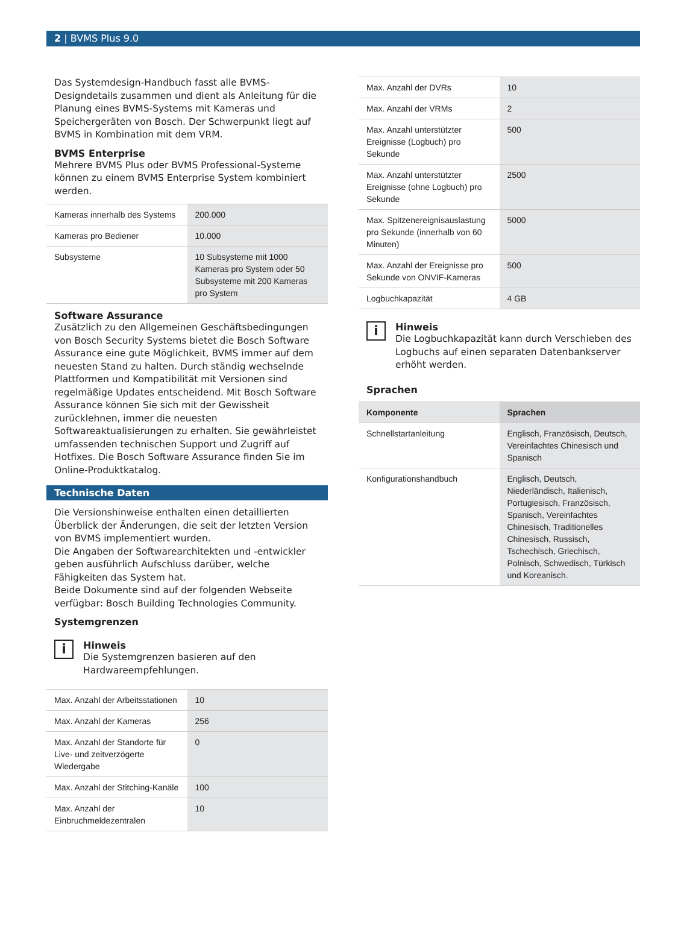2 | BVMS Plus 9.0
Das Systemdesign-Handbuch fasst alle BVMS-Designdetails zusammen und dient als Anleitung für die Planung eines BVMS-Systems mit Kameras und Speichergeräten von Bosch. Der Schwerpunkt liegt auf BVMS in Kombination mit dem VRM.
BVMS Enterprise
Mehrere BVMS Plus oder BVMS Professional-Systeme können zu einem BVMS Enterprise System kombiniert werden.
| Kameras innerhalb des Systems | 200.000 |
| Kameras pro Bediener | 10.000 |
| Subsysteme | 10 Subsysteme mit 1000 Kameras pro System oder 50 Subsysteme mit 200 Kameras pro System |
Software Assurance
Zusätzlich zu den Allgemeinen Geschäftsbedingungen von Bosch Security Systems bietet die Bosch Software Assurance eine gute Möglichkeit, BVMS immer auf dem neuesten Stand zu halten. Durch ständig wechselnde Plattformen und Kompatibilität mit Versionen sind regelmäßige Updates entscheidend. Mit Bosch Software Assurance können Sie sich mit der Gewissheit zurücklehnen, immer die neuesten Softwareaktualisierungen zu erhalten. Sie gewährleistet umfassenden technischen Support und Zugriff auf Hotfixes. Die Bosch Software Assurance finden Sie im Online-Produktkatalog.
Technische Daten
Die Versionshinweise enthalten einen detaillierten Überblick der Änderungen, die seit der letzten Version von BVMS implementiert wurden.
Die Angaben der Softwarearchitekten und -entwickler geben ausführlich Aufschluss darüber, welche Fähigkeiten das System hat.
Beide Dokumente sind auf der folgenden Webseite verfügbar: Bosch Building Technologies Community.
Systemgrenzen
i
Hinweis
Die Systemgrenzen basieren auf den Hardwareempfehlungen.
| Max. Anzahl der Arbeitsstationen | 10 |
| Max. Anzahl der Kameras | 256 |
| Max. Anzahl der Standorte für Live- und zeitverzögerte Wiedergabe | 0 |
| Max. Anzahl der Stitching-Kanäle | 100 |
| Max. Anzahl der Einbruchmeldezentralen | 10 |
| Max. Anzahl der DVRs | 10 |
| Max. Anzahl der VRMs | 2 |
| Max. Anzahl unterstützter Ereignisse (Logbuch) pro Sekunde | 500 |
| Max. Anzahl unterstützter Ereignisse (ohne Logbuch) pro Sekunde | 2500 |
| Max. Spitzenereignisauslastung pro Sekunde (innerhalb von 60 Minuten) | 5000 |
| Max. Anzahl der Ereignisse pro Sekunde von ONVIF-Kameras | 500 |
| Logbuchkapazität | 4 GB |
i
Hinweis
Die Logbuchkapazität kann durch Verschieben des Logbuchs auf einen separaten Datenbankserver erhöht werden.
Sprachen
| Komponente | Sprachen |
| --- | --- |
| Schnellstartanleitung | Englisch, Französisch, Deutsch, Vereinfachtes Chinesisch und Spanisch |
| Konfigurationshandbuch | Englisch, Deutsch, Niederländisch, Italienisch, Portugiesisch, Französisch, Spanisch, Vereinfachtes Chinesisch, Traditionelles Chinesisch, Russisch, Tschechisch, Griechisch, Polnisch, Schwedisch, Türkisch und Koreanisch. |